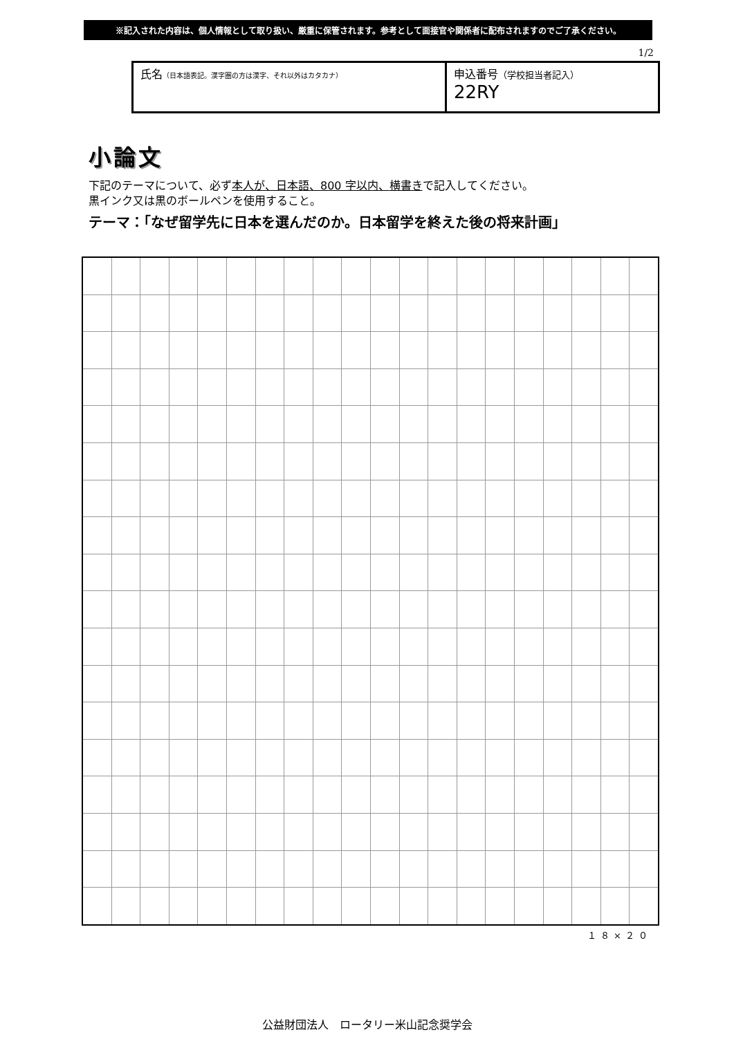※記入された内容は、個人情報として取り扱い、厳重に保管されます。参考として面接官や関係者に配布されますのでご了承ください。
1/2
| 氏名 （日本語表記。漢字圏の方は漢字、それ以外はカタカナ） | 申込番号 （学校担当者記入） 22RY |
小論文
下記のテーマについて、必ず本人が、日本語、800 字以内、横書きで記入してください。
黒インク又は黒のボールペンを使用すること。
テーマ：「なぜ留学先に日本を選んだのか。日本留学を終えた後の将来計画」
１８×２０
公益財団法人　ロータリー米山記念奨学会